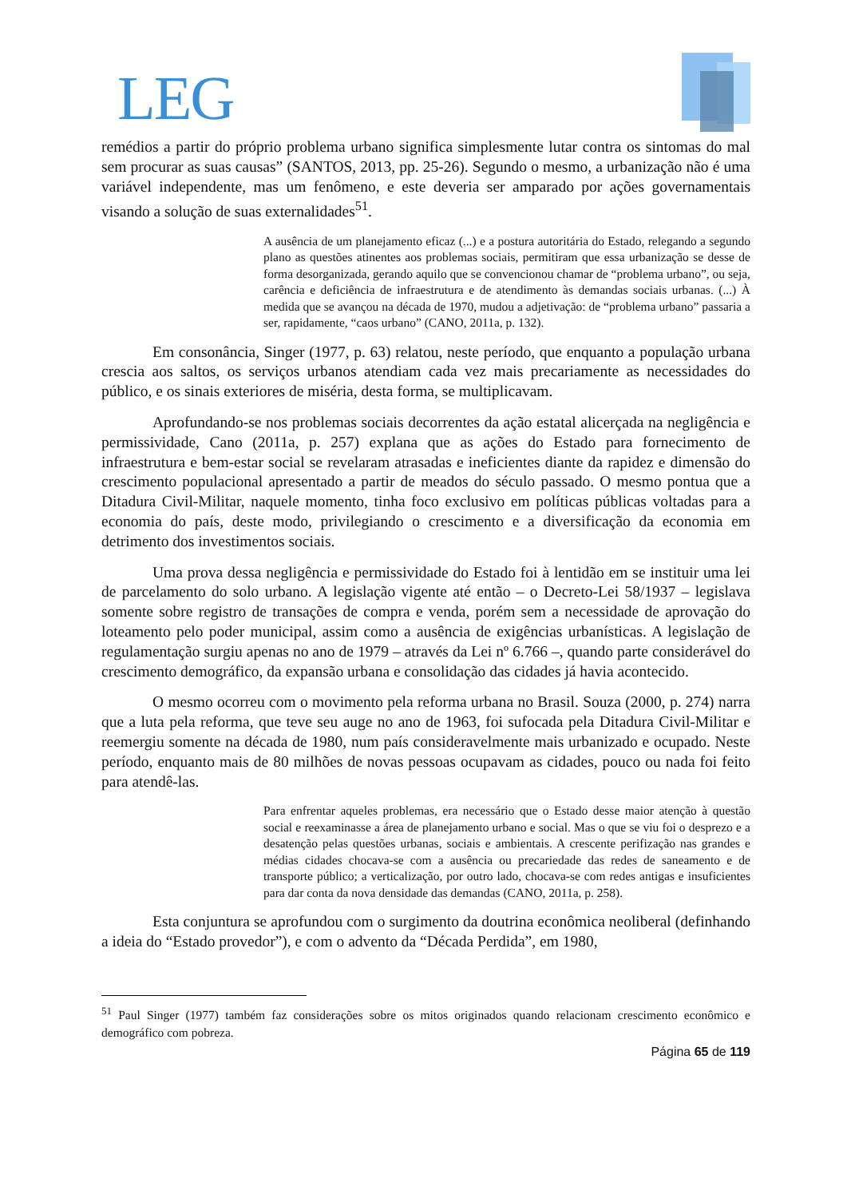LEG
remédios a partir do próprio problema urbano significa simplesmente lutar contra os sintomas do mal sem procurar as suas causas” (SANTOS, 2013, pp. 25-26). Segundo o mesmo, a urbanização não é uma variável independente, mas um fenômeno, e este deveria ser amparado por ações governamentais visando a solução de suas externalidades<sup>51</sup>.
A ausência de um planejamento eficaz (...) e a postura autoritária do Estado, relegando a segundo plano as questões atinentes aos problemas sociais, permitiram que essa urbanização se desse de forma desorganizada, gerando aquilo que se convencionou chamar de “problema urbano”, ou seja, carência e deficiência de infraestrutura e de atendimento às demandas sociais urbanas. (...) À medida que se avançou na década de 1970, mudou a adjetivação: de “problema urbano” passaria a ser, rapidamente, “caos urbano” (CANO, 2011a, p. 132).
Em consonância, Singer (1977, p. 63) relatou, neste período, que enquanto a população urbana crescia aos saltos, os serviços urbanos atendiam cada vez mais precariamente as necessidades do público, e os sinais exteriores de miséria, desta forma, se multiplicavam.
Aprofundando-se nos problemas sociais decorrentes da ação estatal alicerçada na negligência e permissividade, Cano (2011a, p. 257) explana que as ações do Estado para fornecimento de infraestrutura e bem-estar social se revelaram atrasadas e ineficientes diante da rapidez e dimensão do crescimento populacional apresentado a partir de meados do século passado. O mesmo pontua que a Ditadura Civil-Militar, naquele momento, tinha foco exclusivo em políticas públicas voltadas para a economia do país, deste modo, privilegiando o crescimento e a diversificação da economia em detrimento dos investimentos sociais.
Uma prova dessa negligência e permissividade do Estado foi à lentidão em se instituir uma lei de parcelamento do solo urbano. A legislação vigente até então – o Decreto-Lei 58/1937 – legislava somente sobre registro de transações de compra e venda, porém sem a necessidade de aprovação do loteamento pelo poder municipal, assim como a ausência de exigências urbanísticas. A legislação de regulamentação surgiu apenas no ano de 1979 – através da Lei nº 6.766 –, quando parte considerável do crescimento demográfico, da expansão urbana e consolidação das cidades já havia acontecido.
O mesmo ocorreu com o movimento pela reforma urbana no Brasil. Souza (2000, p. 274) narra que a luta pela reforma, que teve seu auge no ano de 1963, foi sufocada pela Ditadura Civil-Militar e reemergiu somente na década de 1980, num país consideravelmente mais urbanizado e ocupado. Neste período, enquanto mais de 80 milhões de novas pessoas ocupavam as cidades, pouco ou nada foi feito para atendê-las.
Para enfrentar aqueles problemas, era necessário que o Estado desse maior atenção à questão social e reexaminasse a área de planejamento urbano e social. Mas o que se viu foi o desprezo e a desatenção pelas questões urbanas, sociais e ambientais. A crescente perifização nas grandes e médias cidades chocava-se com a ausência ou precariedade das redes de saneamento e de transporte público; a verticalização, por outro lado, chocava-se com redes antigas e insuficientes para dar conta da nova densidade das demandas (CANO, 2011a, p. 258).
Esta conjuntura se aprofundou com o surgimento da doutrina econômica neoliberal (definhando a ideia do “Estado provedor”), e com o advento da “Década Perdida”, em 1980,
<sup>51</sup> Paul Singer (1977) também faz considerações sobre os mitos originados quando relacionam crescimento econômico e demográfico com pobreza.
Página 65 de 119